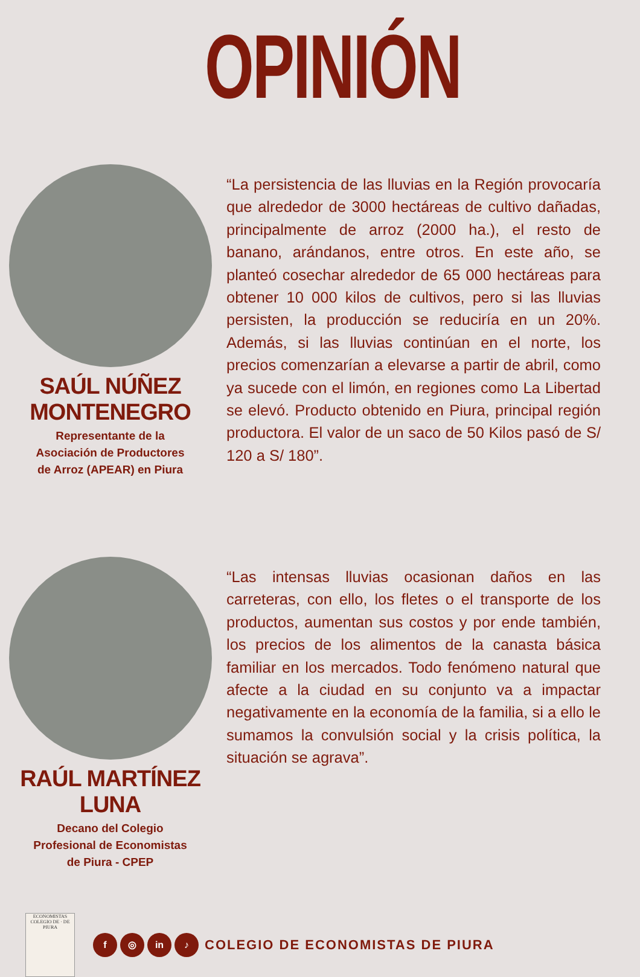OPINIÓN
SAÚL NÚÑEZ MONTENEGRO
Representante de la
Asociación de Productores
de Arroz (APEAR) en Piura
“La persistencia de las lluvias en la Región provocaría que alrededor de 3000 hectáreas de cultivo dañadas, principalmente de arroz (2000 ha.), el resto de banano, arándanos, entre otros. En este año, se planteó cosechar alrededor de 65 000 hectáreas para obtener 10 000 kilos de cultivos, pero si las lluvias persisten, la producción se reduciría en un 20%. Además, si las lluvias continúan en el norte, los precios comenzarían a elevarse a partir de abril, como ya sucede con el limón, en regiones como La Libertad se elevó. Producto obtenido en Piura, principal región productora. El valor de un saco de 50 Kilos pasó de S/ 120 a S/ 180”.
RAÚL MARTÍNEZ LUNA
Decano del Colegio
Profesional de Economistas
de Piura - CPEP
“Las intensas lluvias ocasionan daños en las carreteras, con ello, los fletes o el transporte de los productos, aumentan sus costos y por ende también, los precios de los alimentos de la canasta básica familiar en los mercados. Todo fenómeno natural que afecte a la ciudad en su conjunto va a impactar negativamente en la economía de la familia, si a ello le sumamos la convulsión social y la crisis política, la situación se agrava”.
ECONOMISTAS
COLEGIO DE · DE PIURA
f ◎ in ♪ COLEGIO DE ECONOMISTAS DE PIURA